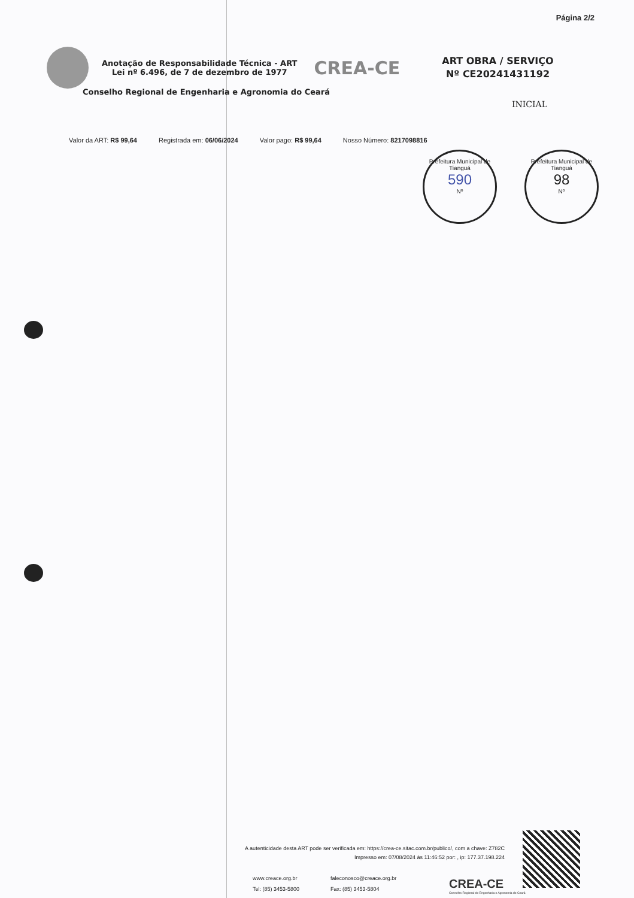Página 2/2
Anotação de Responsabilidade Técnica - ART
Lei nº 6.496, de 7 de dezembro de 1977
CREA-CE
ART OBRA / SERVIÇO
Nº CE20241431192
Conselho Regional de Engenharia e Agronomia do Ceará
INICIAL
Valor da ART: R$ 99,64 Registrada em: 06/06/2024 Valor pago: R$ 99,64 Nosso Número: 8217098816
Prefeitura Municipal de Tianguá
590
Nº
Prefeitura Municipal de Tianguá
98
Nº
A autenticidade desta ART pode ser verificada em: https://crea-ce.sitac.com.br/publico/, com a chave: Z782C
Impresso em: 07/08/2024 às 11:46:52 por: , ip: 177.37.198.224
www.creace.org.br faleconosco@creace.org.br Tel: (85) 3453-5800 Fax: (85) 3453-5804
CREA-CE
Conselho Regional de Engenharia e Agronomia do Ceará